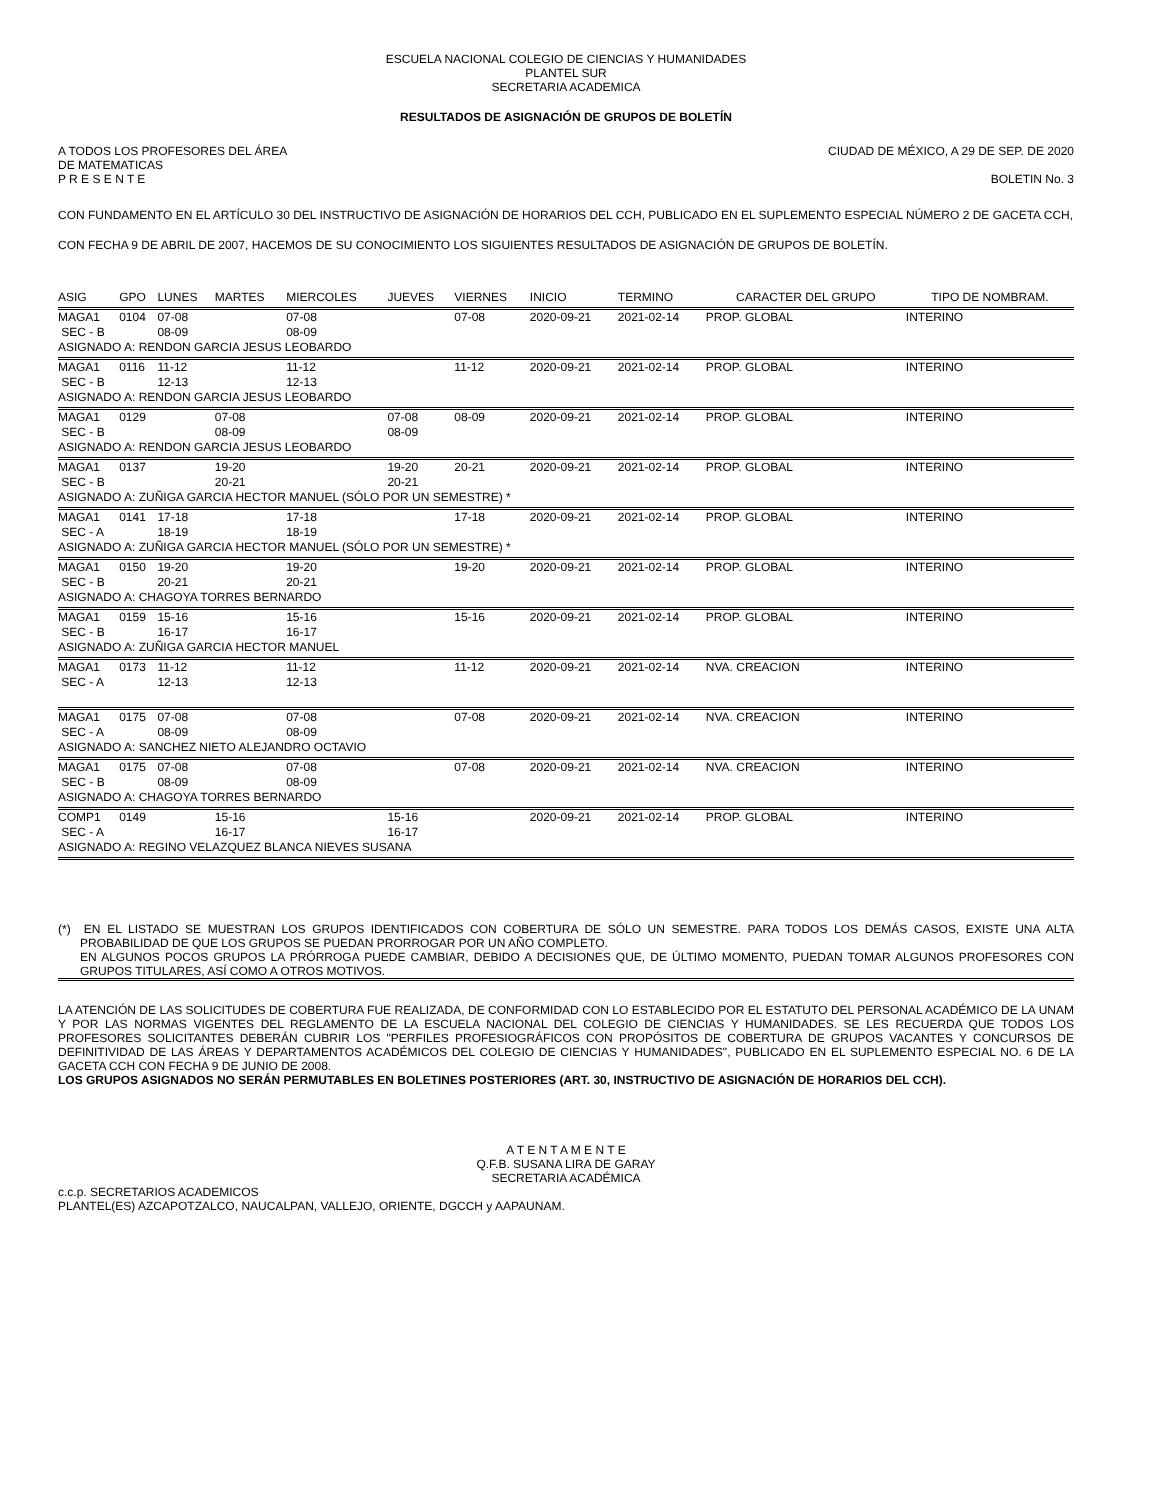ESCUELA NACIONAL COLEGIO DE CIENCIAS Y HUMANIDADES
PLANTEL SUR
SECRETARIA ACADEMICA
RESULTADOS DE ASIGNACIÓN DE GRUPOS DE BOLETÍN
A TODOS LOS PROFESORES DEL ÁREA
DE MATEMATICAS
P R E S E N T E
CIUDAD DE MÉXICO, A 29 DE SEP. DE 2020
BOLETIN No. 3
CON FUNDAMENTO EN EL ARTÍCULO 30 DEL INSTRUCTIVO DE ASIGNACIÓN DE HORARIOS DEL CCH, PUBLICADO EN EL SUPLEMENTO ESPECIAL NÚMERO 2 DE GACETA CCH, CON FECHA 9 DE ABRIL DE 2007, HACEMOS DE SU CONOCIMIENTO LOS SIGUIENTES RESULTADOS DE ASIGNACIÓN DE GRUPOS DE BOLETÍN.
| ASIG | GPO | LUNES | MARTES | MIERCOLES | JUEVES | VIERNES | INICIO | TERMINO | CARACTER DEL GRUPO | TIPO DE NOMBRAM. |
| --- | --- | --- | --- | --- | --- | --- | --- | --- | --- | --- |
| MAGA1 | 0104 | 07-08 | | 07-08 | | 07-08 | 2020-09-21 | 2021-02-14 | PROP. GLOBAL | INTERINO |
| SEC - B | | 08-09 | | 08-09 | | | | | | |
| ASIGNADO A: RENDON GARCIA JESUS LEOBARDO | | | | | | | | | | |
| MAGA1 | 0116 | 11-12 | | 11-12 | | 11-12 | 2020-09-21 | 2021-02-14 | PROP. GLOBAL | INTERINO |
| SEC - B | | 12-13 | | 12-13 | | | | | | |
| ASIGNADO A: RENDON GARCIA JESUS LEOBARDO | | | | | | | | | | |
| MAGA1 | 0129 | | 07-08 | | 07-08 | 08-09 | 2020-09-21 | 2021-02-14 | PROP. GLOBAL | INTERINO |
| SEC - B | | | 08-09 | | 08-09 | | | | | |
| ASIGNADO A: RENDON GARCIA JESUS LEOBARDO | | | | | | | | | | |
| MAGA1 | 0137 | | 19-20 | | 19-20 | 20-21 | 2020-09-21 | 2021-02-14 | PROP. GLOBAL | INTERINO |
| SEC - B | | | 20-21 | | 20-21 | | | | | |
| ASIGNADO A: ZUÑIGA GARCIA HECTOR MANUEL (SÓLO POR UN SEMESTRE) * | | | | | | | | | | |
| MAGA1 | 0141 | 17-18 | | 17-18 | | 17-18 | 2020-09-21 | 2021-02-14 | PROP. GLOBAL | INTERINO |
| SEC - A | | 18-19 | | 18-19 | | | | | | |
| ASIGNADO A: ZUÑIGA GARCIA HECTOR MANUEL (SÓLO POR UN SEMESTRE) * | | | | | | | | | | |
| MAGA1 | 0150 | 19-20 | | 19-20 | | 19-20 | 2020-09-21 | 2021-02-14 | PROP. GLOBAL | INTERINO |
| SEC - B | | 20-21 | | 20-21 | | | | | | |
| ASIGNADO A: CHAGOYA TORRES BERNARDO | | | | | | | | | | |
| MAGA1 | 0159 | 15-16 | | 15-16 | | 15-16 | 2020-09-21 | 2021-02-14 | PROP. GLOBAL | INTERINO |
| SEC - B | | 16-17 | | 16-17 | | | | | | |
| ASIGNADO A: ZUÑIGA GARCIA HECTOR MANUEL | | | | | | | | | | |
| MAGA1 | 0173 | 11-12 | | 11-12 | | 11-12 | 2020-09-21 | 2021-02-14 | NVA. CREACION | INTERINO |
| SEC - A | | 12-13 | | 12-13 | | | | | | |
| MAGA1 | 0175 | 07-08 | | 07-08 | | 07-08 | 2020-09-21 | 2021-02-14 | NVA. CREACION | INTERINO |
| SEC - A | | 08-09 | | 08-09 | | | | | | |
| ASIGNADO A: SANCHEZ NIETO ALEJANDRO OCTAVIO | | | | | | | | | | |
| MAGA1 | 0175 | 07-08 | | 07-08 | | 07-08 | 2020-09-21 | 2021-02-14 | NVA. CREACION | INTERINO |
| SEC - B | | 08-09 | | 08-09 | | | | | | |
| ASIGNADO A: CHAGOYA TORRES BERNARDO | | | | | | | | | | |
| COMP1 | 0149 | | 15-16 | | 15-16 | | 2020-09-21 | 2021-02-14 | PROP. GLOBAL | INTERINO |
| SEC - A | | | 16-17 | | 16-17 | | | | | |
| ASIGNADO A: REGINO VELAZQUEZ BLANCA NIEVES SUSANA | | | | | | | | | | |
(*) EN EL LISTADO SE MUESTRAN LOS GRUPOS IDENTIFICADOS CON COBERTURA DE SÓLO UN SEMESTRE. PARA TODOS LOS DEMÁS CASOS, EXISTE UNA ALTA PROBABILIDAD DE QUE LOS GRUPOS SE PUEDAN PRORROGAR POR UN AÑO COMPLETO.
EN ALGUNOS POCOS GRUPOS LA PRÓRROGA PUEDE CAMBIAR, DEBIDO A DECISIONES QUE, DE ÚLTIMO MOMENTO, PUEDAN TOMAR ALGUNOS PROFESORES CON GRUPOS TITULARES, ASÍ COMO A OTROS MOTIVOS.
LA ATENCIÓN DE LAS SOLICITUDES DE COBERTURA FUE REALIZADA, DE CONFORMIDAD CON LO ESTABLECIDO POR EL ESTATUTO DEL PERSONAL ACADÉMICO DE LA UNAM Y POR LAS NORMAS VIGENTES DEL REGLAMENTO DE LA ESCUELA NACIONAL DEL COLEGIO DE CIENCIAS Y HUMANIDADES. SE LES RECUERDA QUE TODOS LOS PROFESORES SOLICITANTES DEBERÁN CUBRIR LOS "PERFILES PROFESIOGRÁFICOS CON PROPÓSITOS DE COBERTURA DE GRUPOS VACANTES Y CONCURSOS DE DEFINITIVIDAD DE LAS ÁREAS Y DEPARTAMENTOS ACADÉMICOS DEL COLEGIO DE CIENCIAS Y HUMANIDADES", PUBLICADO EN EL SUPLEMENTO ESPECIAL NO. 6 DE LA GACETA CCH CON FECHA 9 DE JUNIO DE 2008.
LOS GRUPOS ASIGNADOS NO SERÁN PERMUTABLES EN BOLETINES POSTERIORES (ART. 30, INSTRUCTIVO DE ASIGNACIÓN DE HORARIOS DEL CCH).
A T E N T A M E N T E
Q.F.B. SUSANA LIRA DE GARAY
SECRETARIA ACADÉMICA
c.c.p. SECRETARIOS ACADEMICOS
PLANTEL(ES) AZCAPOTZALCO, NAUCALPAN, VALLEJO, ORIENTE, DGCCH y AAPAUNAM.